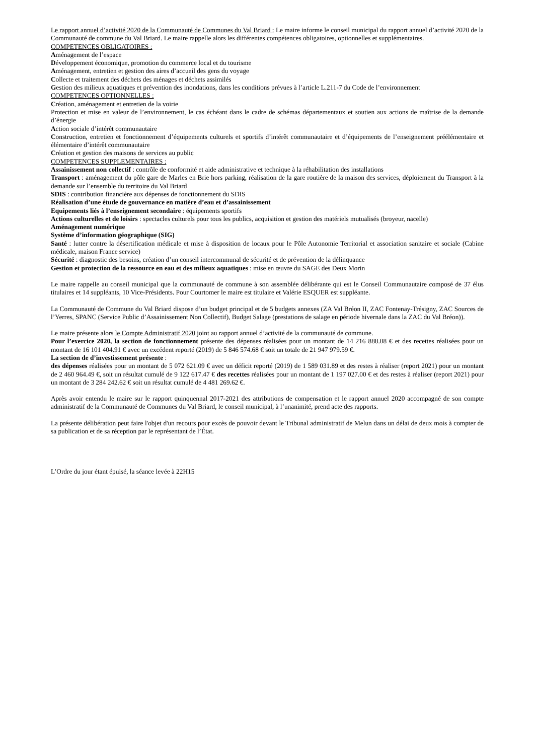Le rapport annuel d’activité 2020 de la Communauté de Communes du Val Briard : Le maire informe le conseil municipal du rapport annuel d’activité 2020 de la Communauté de commune du Val Briard. Le maire rappelle alors les différentes compétences obligatoires, optionnelles et supplémentaires.
COMPETENCES OBLIGATOIRES :
Aménagement de l’espace
Développement économique, promotion du commerce local et du tourisme
Aménagement, entretien et gestion des aires d’accueil des gens du voyage
Collecte et traitement des déchets des ménages et déchets assimilés
Gestion des milieux aquatiques et prévention des inondations, dans les conditions prévues à l’article L.211-7 du Code de l’environnement
COMPETENCES OPTIONNELLES :
Création, aménagement et entretien de la voirie
Protection et mise en valeur de l’environnement, le cas échéant dans le cadre de schémas départementaux et soutien aux actions de maîtrise de la demande d’énergie
Action sociale d’intérêt communautaire
Construction, entretien et fonctionnement d’équipements culturels et sportifs d’intérêt communautaire et d’équipements de l’enseignement préélémentaire et élémentaire d’intérêt communautaire
Création et gestion des maisons de services au public
COMPETENCES SUPPLEMENTAIRES :
Assainissement non collectif : contrôle de conformité et aide administrative et technique à la réhabilitation des installations
Transport : aménagement du pôle gare de Marles en Brie hors parking, réalisation de la gare routière de la maison des services, déploiement du Transport à la demande sur l’ensemble du territoire du Val Briard
SDIS : contribution financière aux dépenses de fonctionnement du SDIS
Réalisation d’une étude de gouvernance en matière d’eau et d’assainissement
Equipements liés à l’enseignement secondaire : équipements sportifs
Actions culturelles et de loisirs : spectacles culturels pour tous les publics, acquisition et gestion des matériels mutualisés (broyeur, nacelle)
Aménagement numérique
Système d’information géographique (SIG)
Santé : lutter contre la désertification médicale et mise à disposition de locaux pour le Pôle Autonomie Territorial et association sanitaire et sociale (Cabine médicale, maison France service)
Sécurité : diagnostic des besoins, création d’un conseil intercommunal de sécurité et de prévention de la délinquance
Gestion et protection de la ressource en eau et des milieux aquatiques : mise en œuvre du SAGE des Deux Morin
Le maire rappelle au conseil municipal que la communauté de commune à son assemblée délibérante qui est le Conseil Communautaire composé de 37 élus titulaires et 14 suppléants, 10 Vice-Présidents. Pour Courtomer le maire est titulaire et Valérie ESQUER est suppléante.
La Communauté de Commune du Val Briard dispose d’un budget principal et de 5 budgets annexes (ZA Val Bréon II, ZAC Fontenay-Trésigny, ZAC Sources de l’Yerres, SPANC (Service Public d’Assainissement Non Collectif), Budget Salage (prestations de salage en période hivernale dans la ZAC du Val Bréon)).
Le maire présente alors le Compte Administratif 2020 joint au rapport annuel d’activité de la communauté de commune.
Pour l’exercice 2020, la section de fonctionnement présente des dépenses réalisées pour un montant de 14 216 888.08 € et des recettes réalisées pour un montant de 16 101 404.91 € avec un excédent reporté (2019) de 5 846 574.68 € soit un totale de 21 947 979.59 €.
La section de d’investissement présente :
des dépenses réalisées pour un montant de 5 072 621.09 € avec un déficit reporté (2019) de 1 589 031.89 et des restes à réaliser (report 2021) pour un montant de 2 460 964.49 €, soit un résultat cumulé de 9 122 617.47 € des recettes réalisées pour un montant de 1 197 027.00 € et des restes à réaliser (report 2021) pour un montant de 3 284 242.62 € soit un résultat cumulé de 4 481 269.62 €.
Après avoir entendu le maire sur le rapport quinquennal 2017-2021 des attributions de compensation et le rapport annuel 2020 accompagné de son compte administratif de la Communauté de Communes du Val Briard, le conseil municipal, à l’unanimité, prend acte des rapports.
La présente délibération peut faire l'objet d'un recours pour excès de pouvoir devant le Tribunal administratif de Melun dans un délai de deux mois à compter de sa publication et de sa réception par le représentant de l’État.
L’Ordre du jour étant épuisé, la séance levée à 22H15